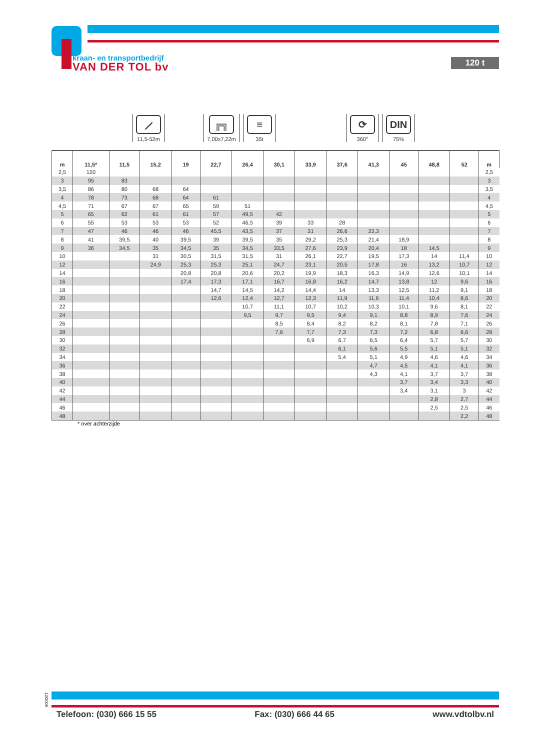kraan- en transportbedrijf
VAN DER TOL bv
120 t
⟋
11,5-52m
╔╗
7,00x7,22m
≡
35t
⟳
360°
DIN
75%
| m | 11,5* | 11,5 | 15,2 | 19 | 22,7 | 26,4 | 30,1 | 33,9 | 37,6 | 41,3 | 45 | 48,8 | 52 | m |
| --- | --- | --- | --- | --- | --- | --- | --- | --- | --- | --- | --- | --- | --- | --- |
| 2,5 | 120 | | | | | | | | | | | | | 2,5 |
| 3 | 95 | 83 | | | | | | | | | | | | 3 |
| 3,5 | 86 | 80 | 68 | 64 | | | | | | | | | | 3,5 |
| 4 | 78 | 73 | 68 | 64 | 61 | | | | | | | | | 4 |
| 4,5 | 71 | 67 | 67 | 65 | 59 | 51 | | | | | | | | 4,5 |
| 5 | 65 | 62 | 61 | 61 | 57 | 49,5 | 42 | | | | | | | 5 |
| 6 | 55 | 53 | 53 | 53 | 52 | 46,5 | 39 | 33 | 28 | | | | | 6 |
| 7 | 47 | 46 | 46 | 46 | 45,5 | 43,5 | 37 | 31 | 26,6 | 22,3 | | | | 7 |
| 8 | 41 | 39,5 | 40 | 39,5 | 39 | 39,5 | 35 | 29,2 | 25,3 | 21,4 | 18,9 | | | 8 |
| 9 | 36 | 34,5 | 35 | 34,5 | 35 | 34,5 | 33,5 | 27,6 | 23,9 | 20,4 | 18 | 14,5 | | 9 |
| 10 | | | 31 | 30,5 | 31,5 | 31,5 | 31 | 26,1 | 22,7 | 19,5 | 17,3 | 14 | 11,4 | 10 |
| 12 | | | 24,9 | 25,3 | 25,3 | 25,1 | 24,7 | 23,1 | 20,5 | 17,8 | 16 | 13,2 | 10,7 | 12 |
| 14 | | | | 20,8 | 20,8 | 20,6 | 20,2 | 19,9 | 18,3 | 16,3 | 14,9 | 12,6 | 10,1 | 14 |
| 16 | | | | 17,4 | 17,3 | 17,1 | 16,7 | 16,8 | 16,2 | 14,7 | 13,8 | 12 | 9,6 | 16 |
| 18 | | | | | 14,7 | 14,5 | 14,2 | 14,4 | 14 | 13,3 | 12,5 | 11,2 | 9,1 | 18 |
| 20 | | | | | 12,6 | 12,4 | 12,7 | 12,3 | 11,9 | 11,6 | 11,4 | 10,4 | 8,6 | 20 |
| 22 | | | | | | 10,7 | 11,1 | 10,7 | 10,2 | 10,3 | 10,1 | 9,6 | 8,1 | 22 |
| 24 | | | | | | 9,5 | 9,7 | 9,5 | 9,4 | 9,1 | 8,8 | 8,9 | 7,6 | 24 |
| 26 | | | | | | | 8,5 | 8,4 | 8,2 | 8,2 | 8,1 | 7,8 | 7,1 | 26 |
| 28 | | | | | | | 7,6 | 7,7 | 7,3 | 7,3 | 7,2 | 6,8 | 6,6 | 28 |
| 30 | | | | | | | | 6,9 | 6,7 | 6,5 | 6,4 | 5,7 | 5,7 | 30 |
| 32 | | | | | | | | | 6,1 | 5,6 | 5,5 | 5,1 | 5,1 | 32 |
| 34 | | | | | | | | | 5,4 | 5,1 | 4,9 | 4,6 | 4,6 | 34 |
| 36 | | | | | | | | | | 4,7 | 4,5 | 4,1 | 4,1 | 36 |
| 38 | | | | | | | | | | 4,3 | 4,1 | 3,7 | 3,7 | 38 |
| 40 | | | | | | | | | | | 3,7 | 3,4 | 3,3 | 40 |
| 42 | | | | | | | | | | | 3,4 | 3,1 | 3 | 42 |
| 44 | | | | | | | | | | | | 2,8 | 2,7 | 44 |
| 46 | | | | | | | | | | | | 2,5 | 2,5 | 46 |
| 48 | | | | | | | | | | | | | 2,2 | 48 |
* over achterzijde
12/2009
Telefoon: (030) 666 15 55 Fax: (030) 666 44 65 www.vdtolbv.nl